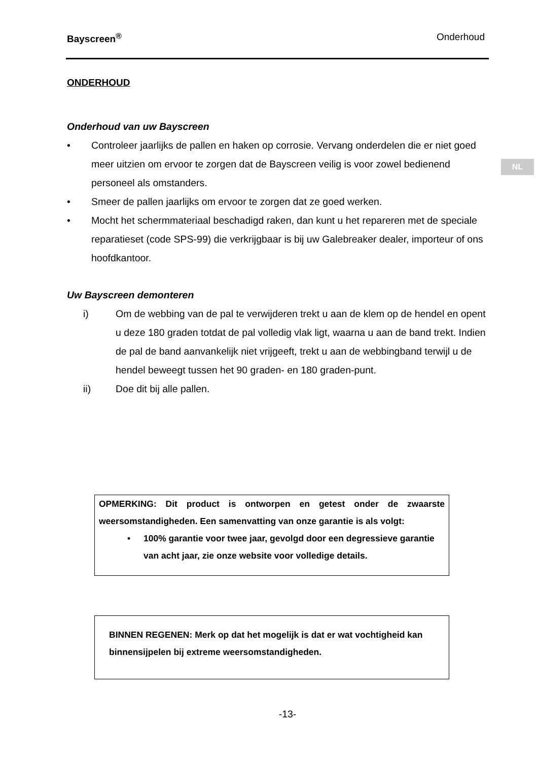Bayscreen<sup>®</sup> Onderhoud
NL
ONDERHOUD
Onderhoud van uw Bayscreen
• Controleer jaarlijks de pallen en haken op corrosie. Vervang onderdelen die er niet goed meer uitzien om ervoor te zorgen dat de Bayscreen veilig is voor zowel bedienend personeel als omstanders.
• Smeer de pallen jaarlijks om ervoor te zorgen dat ze goed werken.
• Mocht het schermmateriaal beschadigd raken, dan kunt u het repareren met de speciale reparatieset (code SPS-99) die verkrijgbaar is bij uw Galebreaker dealer, importeur of ons hoofdkantoor.
Uw Bayscreen demonteren
i) Om de webbing van de pal te verwijderen trekt u aan de klem op de hendel en opent u deze 180 graden totdat de pal volledig vlak ligt, waarna u aan de band trekt. Indien de pal de band aanvankelijk niet vrijgeeft, trekt u aan de webbingband terwijl u de hendel beweegt tussen het 90 graden- en 180 graden-punt.
ii) Doe dit bij alle pallen.
OPMERKING: Dit product is ontworpen en getest onder de zwaarste weersomstandigheden. Een samenvatting van onze garantie is als volgt:
• 100% garantie voor twee jaar, gevolgd door een degressieve garantie van acht jaar, zie onze website voor volledige details.
BINNEN REGENEN: Merk op dat het mogelijk is dat er wat vochtigheid kan binnensijpelen bij extreme weersomstandigheden.
-13-